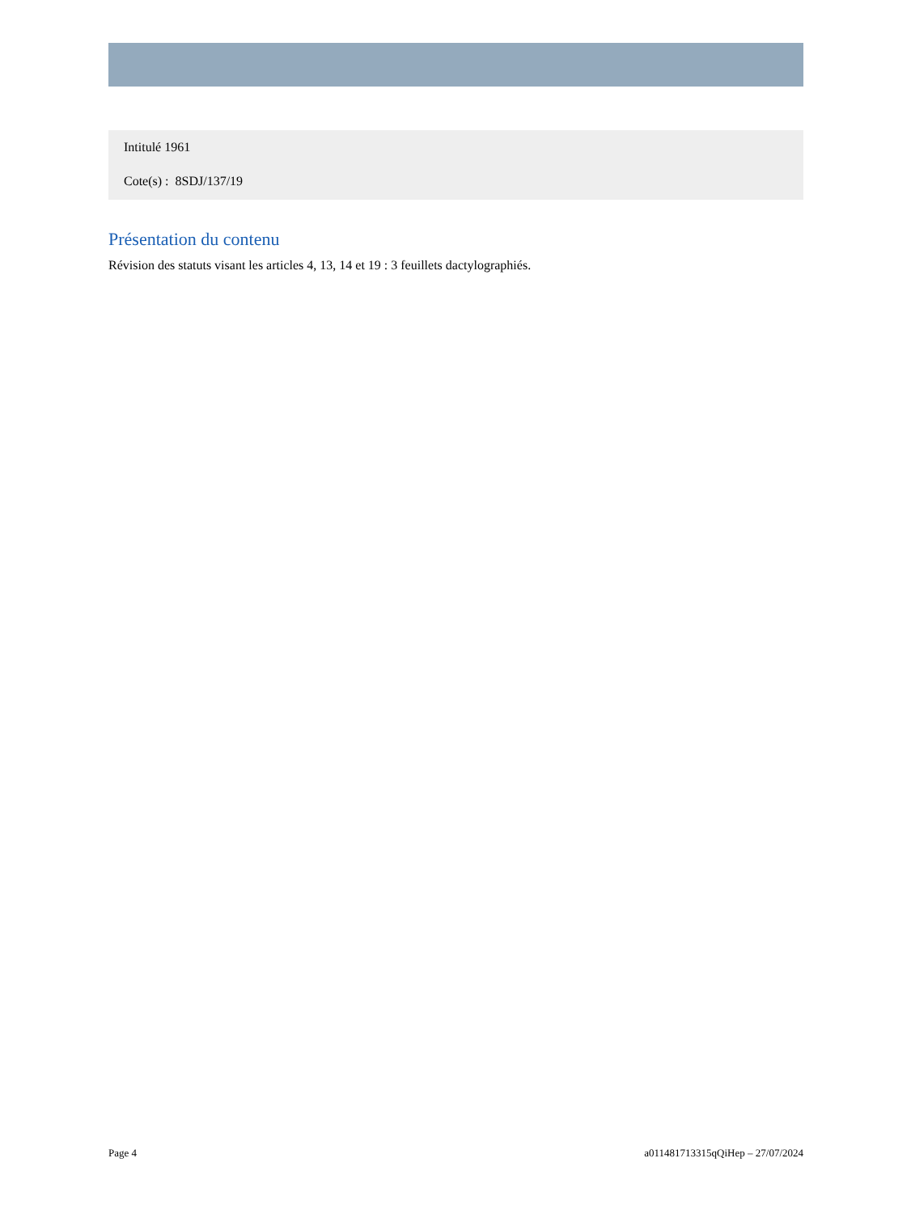Intitulé 1961
Cote(s) : 8SDJ/137/19
Présentation du contenu
Révision des statuts visant les articles 4, 13, 14 et 19 : 3 feuillets dactylographiés.
Page 4 a011481713315qQiHep – 27/07/2024